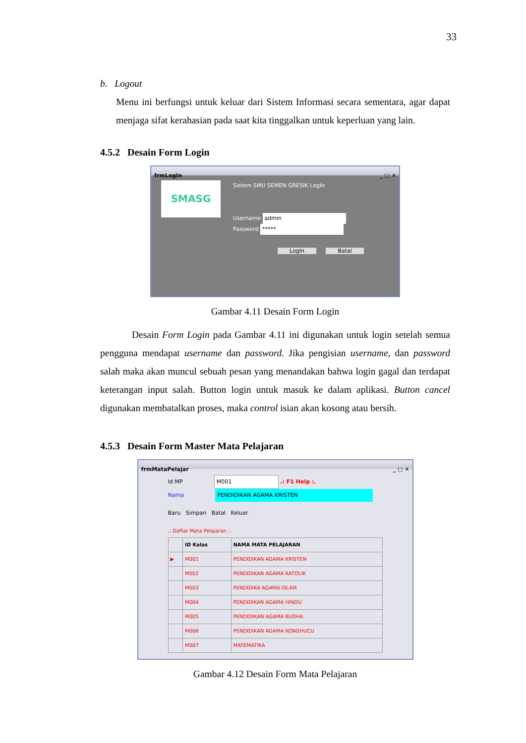33
b. Logout
Menu ini berfungsi untuk keluar dari Sistem Informasi secara sementara, agar dapat menjaga sifat kerahasian pada saat kita tinggalkan untuk keperluan yang lain.
4.5.2 Desain Form Login
frmLogIn _ □ ✕
SMASG
Sistem SMU SEMEN GRESIK LogIn
Username admin
Password *****
LogIn Batal
Gambar 4.11 Desain Form Login
Desain Form Login pada Gambar 4.11 ini digunakan untuk login setelah semua pengguna mendapat username dan password. Jika pengisian username, dan password salah maka akan muncul sebuah pesan yang menandakan bahwa login gagal dan terdapat keterangan input salah. Button login untuk masuk ke dalam aplikasi. Button cancel digunakan membatalkan proses, maka control isian akan kosong atau bersih.
4.5.3 Desain Form Master Mata Pelajaran
frmMataPelajar _ □ ✕
Id MP M001 .: F1 Help :.
Nama PENDIDIKAN AGAMA KRISTEN
Baru Simpan Batal Keluar
.: Daftar Mata Pelajaran :.
| | ID Kelas | NAMA MATA PELAJARAN |
| --- | --- | --- |
| ▶ | M001 | PENDIDIKAN AGAMA KRISTEN |
| | M002 | PENDIDIKAN AGAMA KATOLIK |
| | M003 | PENDIDIKA AGAMA ISLAM |
| | M004 | PENDIDIKAN AGAMA HINDU |
| | M005 | PENDIDIKAN AGAMA BUDHA |
| | M006 | PENDIDIKAN AGAMA KONGHUCU |
| | M007 | MATEMATIKA |
Gambar 4.12 Desain Form Mata Pelajaran